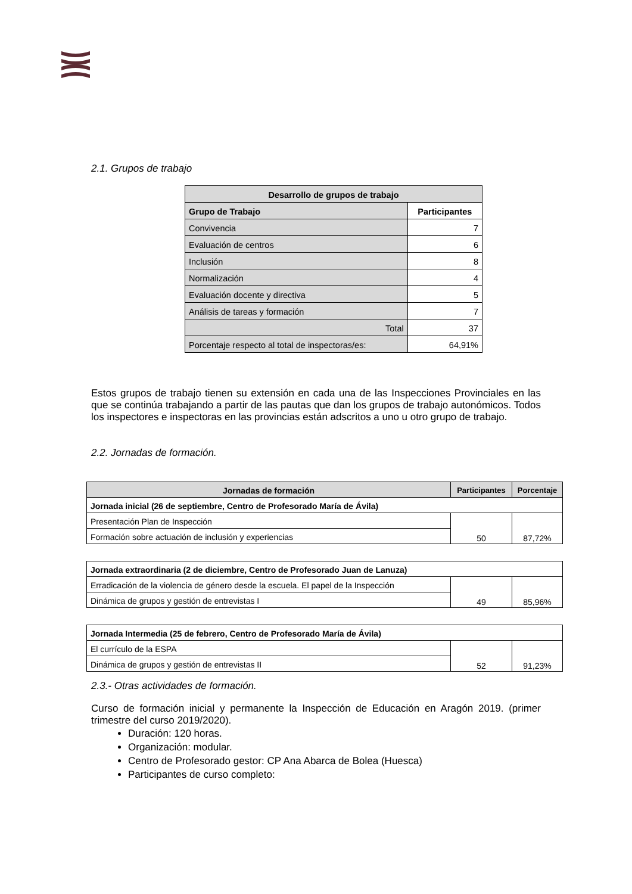2.1. Grupos de trabajo
| Desarrollo de grupos de trabajo | |
| --- | --- |
| Grupo de Trabajo | Participantes |
| Convivencia | 7 |
| Evaluación de centros | 6 |
| Inclusión | 8 |
| Normalización | 4 |
| Evaluación docente y directiva | 5 |
| Análisis de tareas y formación | 7 |
| Total | 37 |
| Porcentaje respecto al total de inspectoras/es: | 64,91% |
Estos grupos de trabajo tienen su extensión en cada una de las Inspecciones Provinciales en las que se continúa trabajando a partir de las pautas que dan los grupos de trabajo autonómicos. Todos los inspectores e inspectoras en las provincias están adscritos a uno u otro grupo de trabajo.
2.2. Jornadas de formación.
| Jornadas de formación | Participantes | Porcentaje |
| --- | --- | --- |
| Jornada inicial (26 de septiembre, Centro de Profesorado María de Ávila) | | |
| Presentación Plan de Inspección | 50 | 87,72% |
| Formación sobre actuación de inclusión y experiencias | | |
| Jornada extraordinaria (2 de diciembre, Centro de Profesorado Juan de Lanuza) | | |
| --- | --- | --- |
| Erradicación de la violencia de género desde la escuela. El papel de la Inspección | 49 | 85,96% |
| Dinámica de grupos y gestión de entrevistas I | | |
| Jornada Intermedia (25 de febrero, Centro de Profesorado María de Ávila) | | |
| --- | --- | --- |
| El currículo de la ESPA | 52 | 91,23% |
| Dinámica de grupos y gestión de entrevistas II | | |
2.3.- Otras actividades de formación.
Curso de formación inicial y permanente la Inspección de Educación en Aragón 2019. (primer trimestre del curso 2019/2020).
Duración: 120 horas.
Organización: modular.
Centro de Profesorado gestor: CP Ana Abarca de Bolea (Huesca)
Participantes de curso completo: